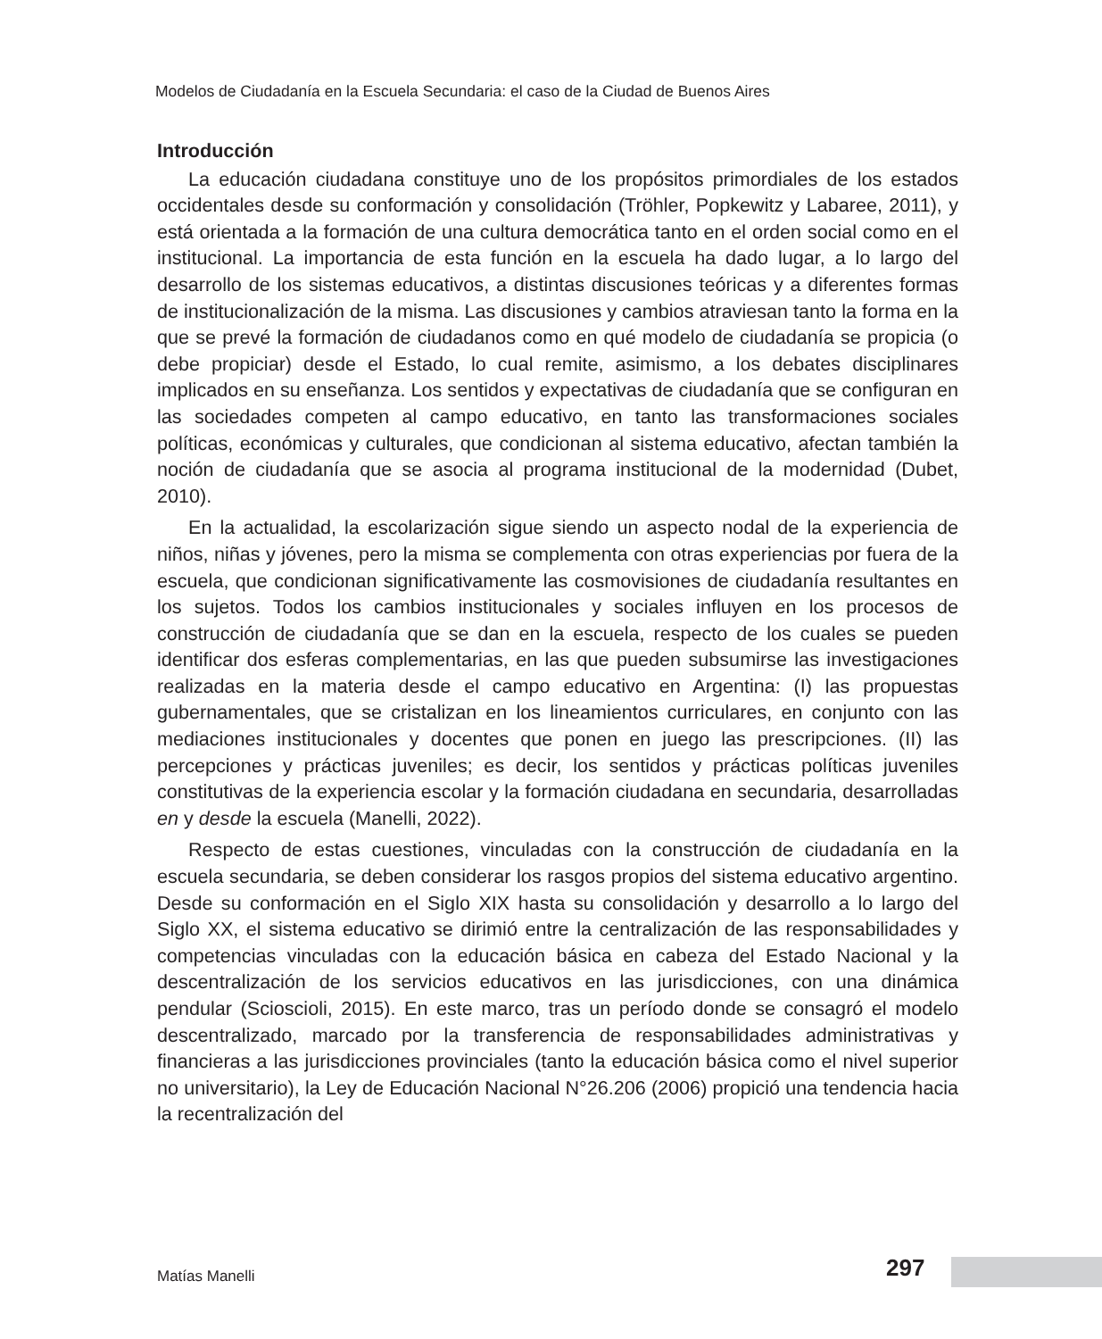Modelos de Ciudadanía en la Escuela Secundaria: el caso de la Ciudad de Buenos Aires
Introducción
La educación ciudadana constituye uno de los propósitos primordiales de los estados occidentales desde su conformación y consolidación (Tröhler, Popkewitz y Labaree, 2011), y está orientada a la formación de una cultura democrática tanto en el orden social como en el institucional. La importancia de esta función en la escuela ha dado lugar, a lo largo del desarrollo de los sistemas educativos, a distintas discusiones teóricas y a diferentes formas de institucionalización de la misma. Las discusiones y cambios atraviesan tanto la forma en la que se prevé la formación de ciudadanos como en qué modelo de ciudadanía se propicia (o debe propiciar) desde el Estado, lo cual remite, asimismo, a los debates disciplinares implicados en su enseñanza. Los sentidos y expectativas de ciudadanía que se configuran en las sociedades competen al campo educativo, en tanto las transformaciones sociales políticas, económicas y culturales, que condicionan al sistema educativo, afectan también la noción de ciudadanía que se asocia al programa institucional de la modernidad (Dubet, 2010).
En la actualidad, la escolarización sigue siendo un aspecto nodal de la experiencia de niños, niñas y jóvenes, pero la misma se complementa con otras experiencias por fuera de la escuela, que condicionan significativamente las cosmovisiones de ciudadanía resultantes en los sujetos. Todos los cambios institucionales y sociales influyen en los procesos de construcción de ciudadanía que se dan en la escuela, respecto de los cuales se pueden identificar dos esferas complementarias, en las que pueden subsumirse las investigaciones realizadas en la materia desde el campo educativo en Argentina: (I) las propuestas gubernamentales, que se cristalizan en los lineamientos curriculares, en conjunto con las mediaciones institucionales y docentes que ponen en juego las prescripciones. (II) las percepciones y prácticas juveniles; es decir, los sentidos y prácticas políticas juveniles constitutivas de la experiencia escolar y la formación ciudadana en secundaria, desarrolladas en y desde la escuela (Manelli, 2022).
Respecto de estas cuestiones, vinculadas con la construcción de ciudadanía en la escuela secundaria, se deben considerar los rasgos propios del sistema educativo argentino. Desde su conformación en el Siglo XIX hasta su consolidación y desarrollo a lo largo del Siglo XX, el sistema educativo se dirimió entre la centralización de las responsabilidades y competencias vinculadas con la educación básica en cabeza del Estado Nacional y la descentralización de los servicios educativos en las jurisdicciones, con una dinámica pendular (Scioscioli, 2015). En este marco, tras un período donde se consagró el modelo descentralizado, marcado por la transferencia de responsabilidades administrativas y financieras a las jurisdicciones provinciales (tanto la educación básica como el nivel superior no universitario), la Ley de Educación Nacional N°26.206 (2006) propició una tendencia hacia la recentralización del
Matías Manelli 297